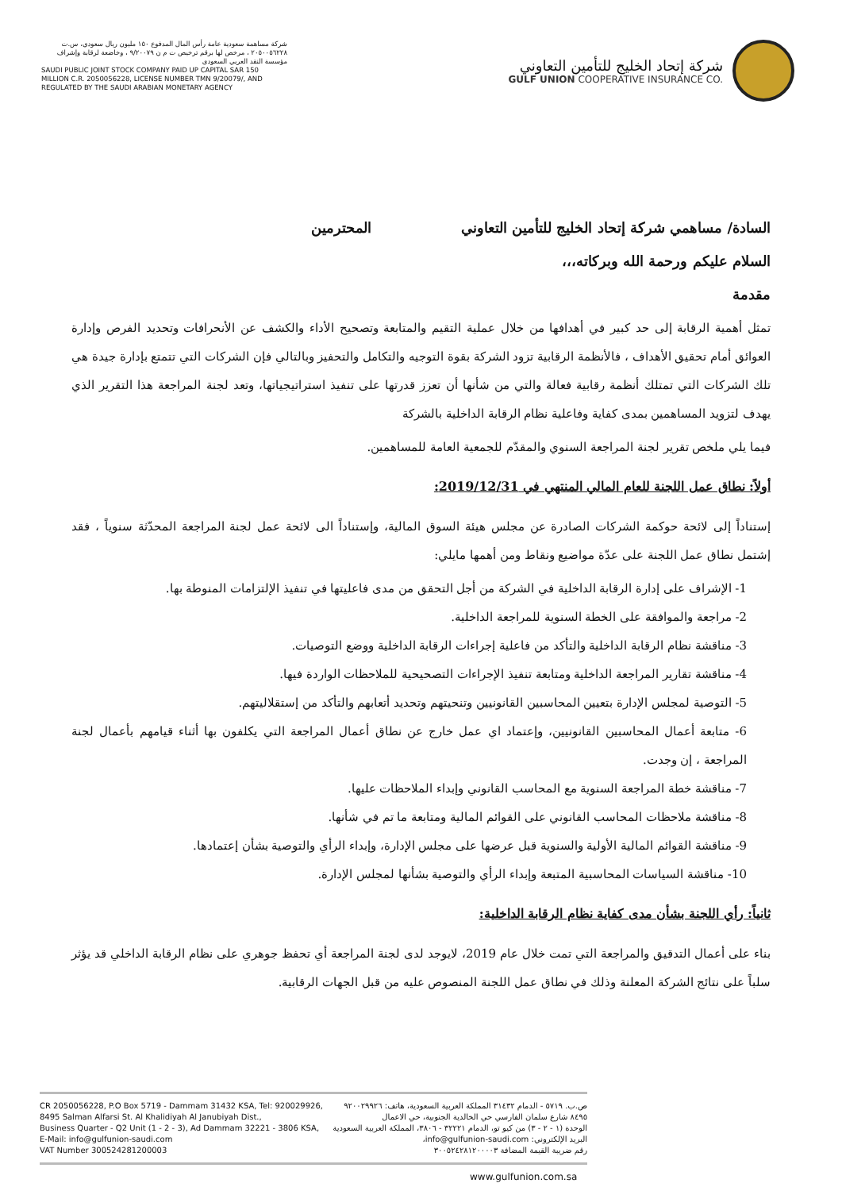شركة مساهمة سعودية عامة رأس المال المدفوع ١٥٠ مليون ريال سعودي، س.ت ٢٠٥٠٠٥٦٢٢٨ ، مرخص لها برقم ترخيص ت م ن ٩/٢٠٠٧٩ ، وخاضعة لرقابة وإشراف مؤسسة النقد العربي السعودي
SAUDI PUBLIC JOINT STOCK COMPANY PAID UP CAPITAL SAR 150 MILLION C.R. 2050056228, LICENSE NUMBER TMN 9/20079/, AND REGULATED BY THE SAUDI ARABIAN MONETARY AGENCY
شركة إتحاد الخليج للتأمين التعاوني
GULF UNION COOPERATIVE INSURANCE CO.
السادة/ مساهمي شركة إتحاد الخليج للتأمين التعاوني المحترمين
السلام عليكم ورحمة الله وبركاته،،،
مقدمة
تمثل أهمية الرقابة إلى حد كبير في أهدافها من خلال عملية التقيم والمتابعة وتصحيح الأداء والكشف عن الأنحرافات وتحديد الفرص وإدارة العوائق أمام تحقيق الأهداف ، فالأنظمة الرقابية تزود الشركة بقوة التوجيه والتكامل والتحفيز وبالتالي فإن الشركات التي تتمتع بإدارة جيدة هي تلك الشركات التي تمتلك أنظمة رقابية فعالة والتي من شأنها أن تعزز قدرتها على تنفيذ استراتيجياتها، وتعد لجنة المراجعة هذا التقرير الذي يهدف لتزويد المساهمين بمدى كفاية وفاعلية نظام الرقابة الداخلية بالشركة
فيما يلي ملخص تقرير لجنة المراجعة السنوي والمقدّم للجمعية العامة للمساهمين.
أولاً: نطاق عمل اللجنة للعام المالي المنتهي في 2019/12/31:
إستناداً إلى لائحة حوكمة الشركات الصادرة عن مجلس هيئة السوق المالية، وإستناداً الى لائحة عمل لجنة المراجعة المحدّثة سنوياً ، فقد إشتمل نطاق عمل اللجنة على عدّة مواضيع ونقاط ومن أهمها مايلي:
1- الإشراف على إدارة الرقابة الداخلية في الشركة من أجل التحقق من مدى فاعليتها في تنفيذ الإلتزامات المنوطة بها.
2- مراجعة والموافقة على الخطة السنوية للمراجعة الداخلية.
3- مناقشة نظام الرقابة الداخلية والتأكد من فاعلية إجراءات الرقابة الداخلية ووضع التوصيات.
4- مناقشة تقارير المراجعة الداخلية ومتابعة تنفيذ الإجراءات التصحيحية للملاحظات الواردة فيها.
5- التوصية لمجلس الإدارة بتعيين المحاسبين القانونيين وتنحيتهم وتحديد أتعابهم والتأكد من إستقلاليتهم.
6- متابعة أعمال المحاسبين القانونيين، وإعتماد اي عمل خارج عن نطاق أعمال المراجعة التي يكلفون بها أثناء قيامهم بأعمال لجنة المراجعة ، إن وجدت.
7- مناقشة خطة المراجعة السنوية مع المحاسب القانوني وإبداء الملاحظات عليها.
8- مناقشة ملاحظات المحاسب القانوني على القوائم المالية ومتابعة ما تم في شأنها.
9- مناقشة القوائم المالية الأولية والسنوية قبل عرضها على مجلس الإدارة، وإبداء الرأي والتوصية بشأن إعتمادها.
10- مناقشة السياسات المحاسبية المتبعة وإبداء الرأي والتوصية بشأنها لمجلس الإدارة.
ثانياً: رأي اللجنة بشأن مدى كفاية نظام الرقابة الداخلية:
بناء على أعمال التدقيق والمراجعة التي تمت خلال عام 2019، لايوجد لدى لجنة المراجعة أي تحفظ جوهري على نظام الرقابة الداخلي قد يؤثر سلباً على نتائج الشركة المعلنة وذلك في نطاق عمل اللجنة المنصوص عليه من قبل الجهات الرقابية.
CR 2050056228, P.O Box 5719 - Dammam 31432 KSA, Tel: 920029926,
8495 Salman Alfarsi St. Al Khalidiyah Al Janubiyah Dist.,
Business Quarter - Q2 Unit (1 - 2 - 3), Ad Dammam 32221 - 3806 KSA,
E-Mail: info@gulfunion-saudi.com
VAT Number 300524281200003
ص.ب. ٥٧١٩ - الدمام ٣١٤٣٢ المملكة العربية السعودية، هاتف: ٩٢٠٠٢٩٩٢٦
٨٤٩٥ شارع سلمان الفارسي حي الخالدية الجنوبية، حي الاعمال
الوحدة (١ - ٢ - ٣) من كيو تو، الدمام ٣٢٢٢١ - ٣٨٠٦، المملكة العربية السعودية
البريد الإلكتروني: info@gulfunion-saudi.com،
رقم ضريبة القيمة المضافة ٣٠٠٥٢٤٢٨١٢٠٠٠٠٣
www.gulfunion.com.sa